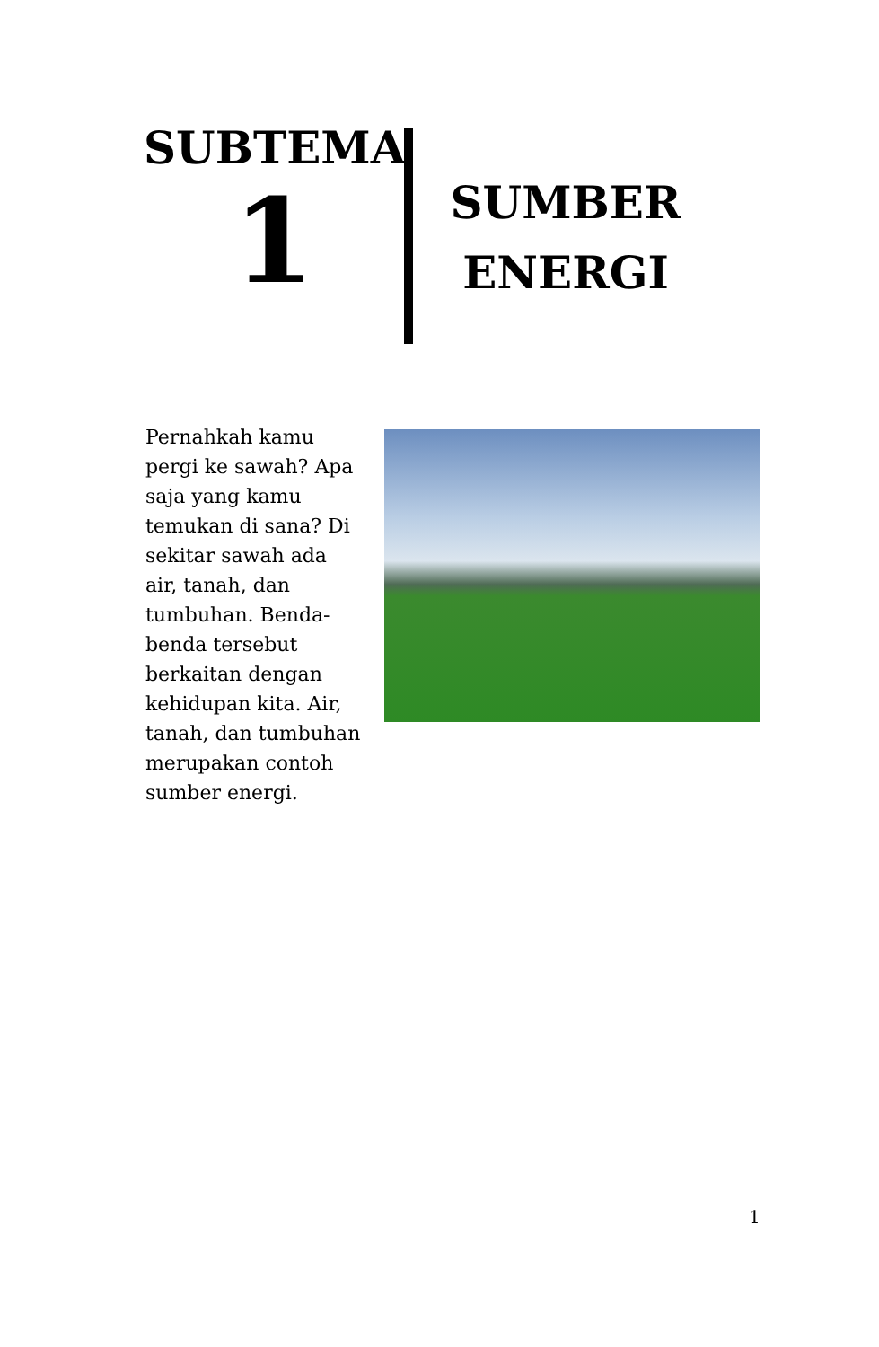SUBTEMA
1
SUMBER
ENERGI
Pernahkah kamu pergi ke sawah? Apa saja yang kamu temukan di sana? Di sekitar sawah ada air, tanah, dan tumbuhan. Benda-benda tersebut berkaitan dengan kehidupan kita. Air, tanah, dan tumbuhan merupakan contoh sumber energi.
1